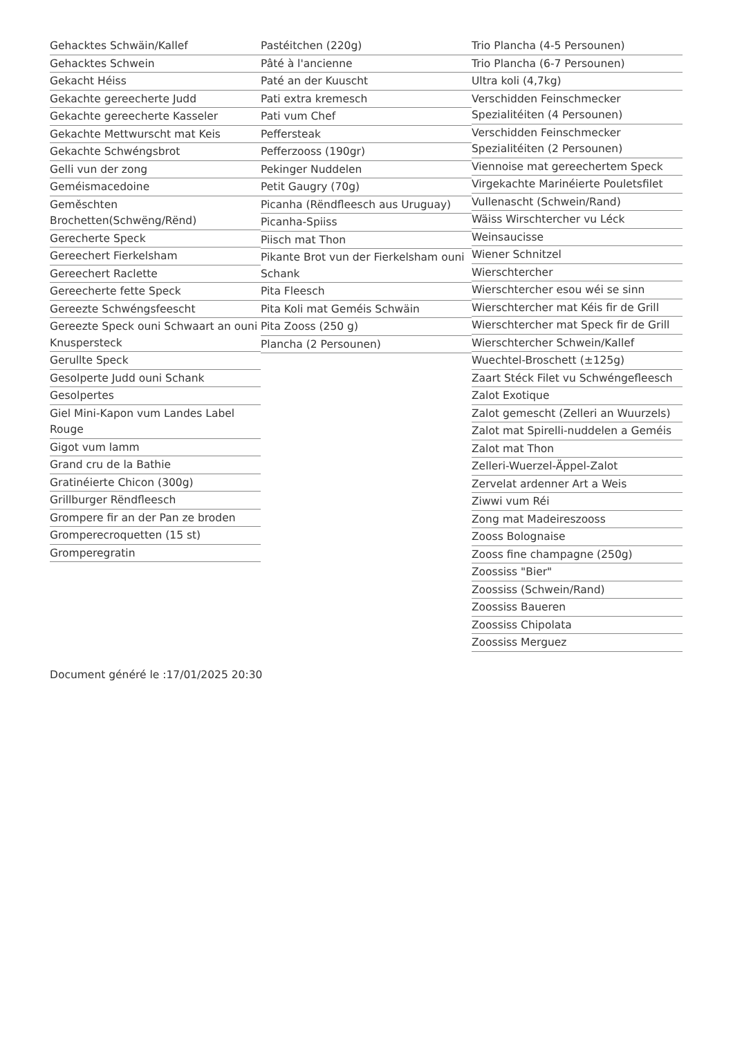Gehacktes Schwäin/Kallef
Gehacktes Schwein
Gekacht Héiss
Gekachte gereecherte Judd
Gekachte gereecherte Kasseler
Gekachte Mettwurscht mat Keis
Gekachte Schwéngsbrot
Gelli vun der zong
Geméismacedoine
Geměschten Brochetten(Schwëng/Rënd)
Gerecherte Speck
Gereechert Fierkelsham
Gereechert Raclette
Gereecherte fette Speck
Gereezte Schwéngsfeescht
Gereezte Speck ouni Schwaart an ouni Knuspersteck
Gerullte Speck
Gesolperte Judd ouni Schank
Gesolpertes
Giel Mini-Kapon vum Landes Label Rouge
Gigot vum lamm
Grand cru de la Bathie
Gratinéierte Chicon (300g)
Grillburger Rëndfleesch
Grompere fir an der Pan ze broden
Gromperecroquetten (15 st)
Gromperegratin
Pastéitchen (220g)
Pâté à l'ancienne
Paté an der Kuuscht
Pati extra kremesch
Pati vum Chef
Peffersteak
Pefferzooss (190gr)
Pekinger Nuddelen
Petit Gaugry (70g)
Picanha (Rëndfleesch aus Uruguay)
Picanha-Spiiss
Piisch mat Thon
Pikante Brot vun der Fierkelsham ouni Schank
Pita Fleesch
Pita Koli mat Geméis Schwäin
Pita Zooss (250 g)
Plancha (2 Persounen)
Trio Plancha (4-5 Persounen)
Trio Plancha (6-7 Persounen)
Ultra koli (4,7kg)
Verschidden Feinschmecker Spezialitéiten (4 Persounen)
Verschidden Feinschmecker Spezialitéiten (2 Persounen)
Viennoise mat gereechertem Speck
Virgekachte Marinéierte Pouletsfilet
Vullenascht (Schwein/Rand)
Wäiss Wirschtercher vu Léck
Weinsaucisse
Wiener Schnitzel
Wierschtercher
Wierschtercher esou wéi se sinn
Wierschtercher mat Kéis fir de Grill
Wierschtercher mat Speck fir de Grill
Wierschtercher Schwein/Kallef
Wuechtel-Broschett (±125g)
Zaart Stéck Filet vu Schwéngefleesch
Zalot Exotique
Zalot gemescht (Zelleri an Wuurzels)
Zalot mat Spirelli-nuddelen a Geméis
Zalot mat Thon
Zelleri-Wuerzel-Äppel-Zalot
Zervelat ardenner Art a Weis
Ziwwi vum Réi
Zong mat Madeireszooss
Zooss Bolognaise
Zooss fine champagne (250g)
Zoossiss "Bier"
Zoossiss (Schwein/Rand)
Zoossiss Baueren
Zoossiss Chipolata
Zoossiss Merguez
Document généré le :17/01/2025 20:30